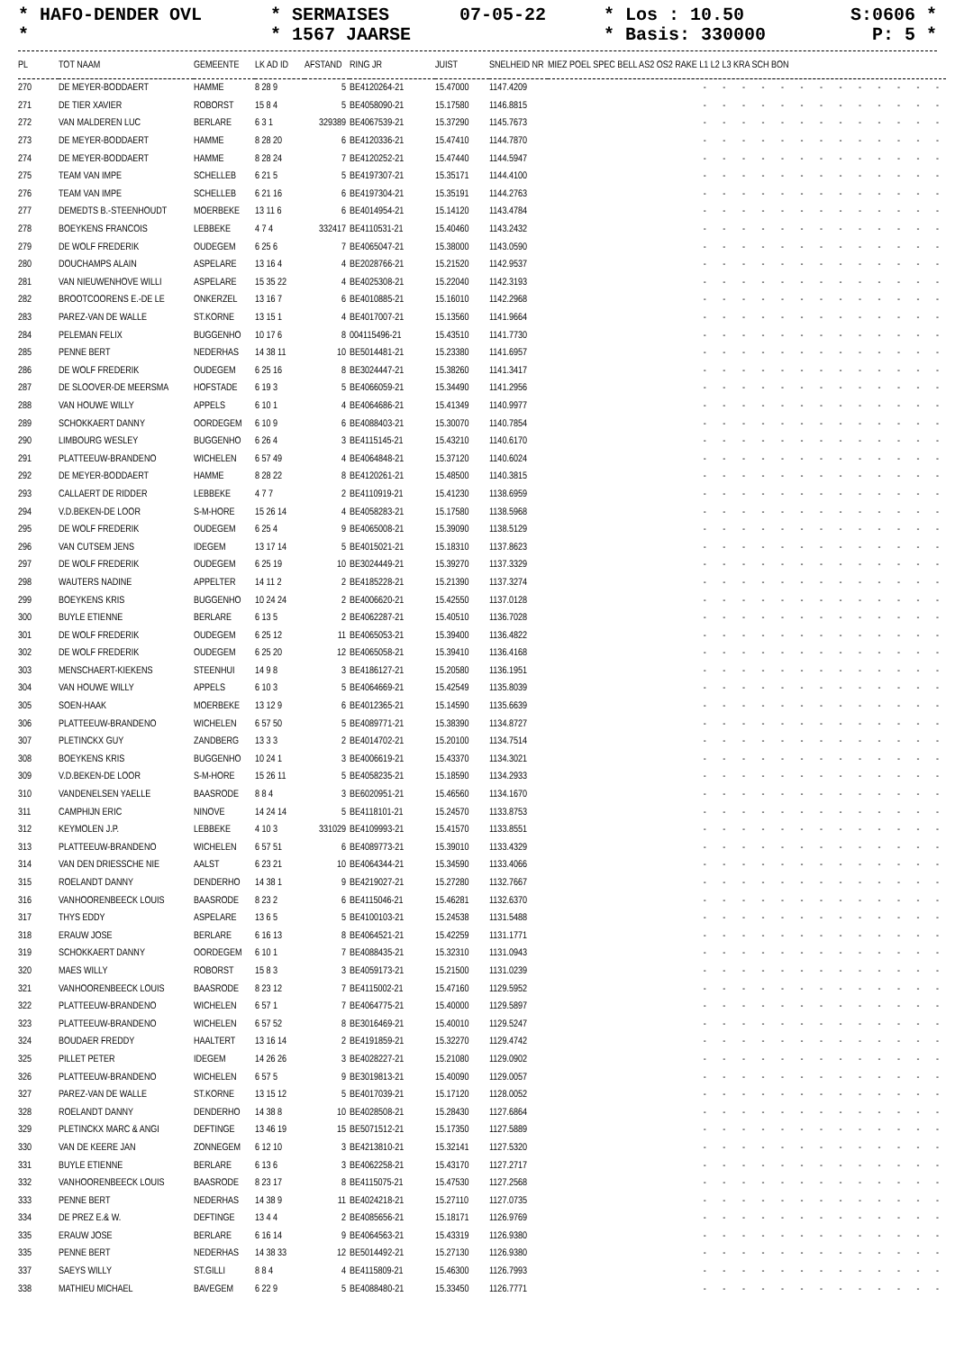* HAFO-DENDER OVL
*
* SERMAISES
* 1567 JAARSE
07-05-22
* Los : 10.50
* Basis: 330000
S:0606 *
P: 5 *
| PL | TOT NAAM | GEMEENTE | LK AD ID | AFSTAND | RING JR | JUIST | SNELHEID NR | MIEZ POEL SPEC BELL AS2 OS2 RAKE L1 L2 L3 KRA SCH BON |
| --- | --- | --- | --- | --- | --- | --- | --- | --- |
| 270 | DE MEYER-BODDAERT | HAMME | 8 28 9 | 5 | BE4120264-21 | 15.47000 | 1147.4209 | - - - - - - - - - - - - - |
| 271 | DE TIER XAVIER | ROBORST | 15 8 4 | 5 | BE4058090-21 | 15.17580 | 1146.8815 | - - - - - - - - - - - - - |
| 272 | VAN MALDEREN LUC | BERLARE | 6 3 1 | 329389 | BE4067539-21 | 15.37290 | 1145.7673 | - - - - - - - - - - - - - |
| 273 | DE MEYER-BODDAERT | HAMME | 8 28 20 | 6 | BE4120336-21 | 15.47410 | 1144.7870 | - - - - - - - - - - - - - |
| 274 | DE MEYER-BODDAERT | HAMME | 8 28 24 | 7 | BE4120252-21 | 15.47440 | 1144.5947 | - - - - - - - - - - - - - |
| 275 | TEAM VAN IMPE | SCHELLEB | 6 21 5 | 5 | BE4197307-21 | 15.35171 | 1144.4100 | - - - - - - - - - - - - - |
| 276 | TEAM VAN IMPE | SCHELLEB | 6 21 16 | 6 | BE4197304-21 | 15.35191 | 1144.2763 | - - - - - - - - - - - - - |
| 277 | DEMEDTS B.-STEENHOUDT | MOERBEKE | 13 11 6 | 6 | BE4014954-21 | 15.14120 | 1143.4784 | - - - - - - - - - - - - - |
| 278 | BOEYKENS FRANCOIS | LEBBEKE | 4 7 4 | 332417 | BE4110531-21 | 15.40460 | 1143.2432 | - - - - - - - - - - - - - |
| 279 | DE WOLF FREDERIK | OUDEGEM | 6 25 6 | 7 | BE4065047-21 | 15.38000 | 1143.0590 | - - - - - - - - - - - - - |
| 280 | DOUCHAMPS ALAIN | ASPELARE | 13 16 4 | 4 | BE2028766-21 | 15.21520 | 1142.9537 | - - - - - - - - - - - - - |
| 281 | VAN NIEUWENHOVE WILLI | ASPELARE | 15 35 22 | 4 | BE4025308-21 | 15.22040 | 1142.3193 | - - - - - - - - - - - - - |
| 282 | BROOTCOORENS E.-DE LE | ONKERZEL | 13 16 7 | 6 | BE4010885-21 | 15.16010 | 1142.2968 | - - - - - - - - - - - - - |
| 283 | PAREZ-VAN DE WALLE | ST.KORNE | 13 15 1 | 4 | BE4017007-21 | 15.13560 | 1141.9664 | - - - - - - - - - - - - - |
| 284 | PELEMAN FELIX | BUGGENHO | 10 17 6 | 8 | 004115496-21 | 15.43510 | 1141.7730 | - - - - - - - - - - - - - |
| 285 | PENNE BERT | NEDERHAS | 14 38 11 | 10 | BE5014481-21 | 15.23380 | 1141.6957 | - - - - - - - - - - - - - |
| 286 | DE WOLF FREDERIK | OUDEGEM | 6 25 16 | 8 | BE3024447-21 | 15.38260 | 1141.3417 | - - - - - - - - - - - - - |
| 287 | DE SLOOVER-DE MEERSMA | HOFSTADE | 6 19 3 | 5 | BE4066059-21 | 15.34490 | 1141.2956 | - - - - - - - - - - - - - |
| 288 | VAN HOUWE WILLY | APPELS | 6 10 1 | 4 | BE4064686-21 | 15.41349 | 1140.9977 | - - - - - - - - - - - - - |
| 289 | SCHOKKAERT DANNY | OORDEGEM | 6 10 9 | 6 | BE4088403-21 | 15.30070 | 1140.7854 | - - - - - - - - - - - - - |
| 290 | LIMBOURG WESLEY | BUGGENHO | 6 26 4 | 3 | BE4115145-21 | 15.43210 | 1140.6170 | - - - - - - - - - - - - - |
| 291 | PLATTEEUW-BRANDENO | WICHELEN | 6 57 49 | 4 | BE4064848-21 | 15.37120 | 1140.6024 | - - - - - - - - - - - - - |
| 292 | DE MEYER-BODDAERT | HAMME | 8 28 22 | 8 | BE4120261-21 | 15.48500 | 1140.3815 | - - - - - - - - - - - - - |
| 293 | CALLAERT DE RIDDER | LEBBEKE | 4 7 7 | 2 | BE4110919-21 | 15.41230 | 1138.6959 | - - - - - - - - - - - - - |
| 294 | V.D.BEKEN-DE LOOR | S-M-HORE | 15 26 14 | 4 | BE4058283-21 | 15.17580 | 1138.5968 | - - - - - - - - - - - - - |
| 295 | DE WOLF FREDERIK | OUDEGEM | 6 25 4 | 9 | BE4065008-21 | 15.39090 | 1138.5129 | - - - - - - - - - - - - - |
| 296 | VAN CUTSEM JENS | IDEGEM | 13 17 14 | 5 | BE4015021-21 | 15.18310 | 1137.8623 | - - - - - - - - - - - - - |
| 297 | DE WOLF FREDERIK | OUDEGEM | 6 25 19 | 10 | BE3024449-21 | 15.39270 | 1137.3329 | - - - - - - - - - - - - - |
| 298 | WAUTERS NADINE | APPELTER | 14 11 2 | 2 | BE4185228-21 | 15.21390 | 1137.3274 | - - - - - - - - - - - - - |
| 299 | BOEYKENS KRIS | BUGGENHO | 10 24 24 | 2 | BE4006620-21 | 15.42550 | 1137.0128 | - - - - - - - - - - - - - |
| 300 | BUYLE ETIENNE | BERLARE | 6 13 5 | 2 | BE4062287-21 | 15.40510 | 1136.7028 | - - - - - - - - - - - - - |
| 301 | DE WOLF FREDERIK | OUDEGEM | 6 25 12 | 11 | BE4065053-21 | 15.39400 | 1136.4822 | - - - - - - - - - - - - - |
| 302 | DE WOLF FREDERIK | OUDEGEM | 6 25 20 | 12 | BE4065058-21 | 15.39410 | 1136.4168 | - - - - - - - - - - - - - |
| 303 | MENSCHAERT-KIEKENS | STEENHUI | 14 9 8 | 3 | BE4186127-21 | 15.20580 | 1136.1951 | - - - - - - - - - - - - - |
| 304 | VAN HOUWE WILLY | APPELS | 6 10 3 | 5 | BE4064669-21 | 15.42549 | 1135.8039 | - - - - - - - - - - - - - |
| 305 | SOEN-HAAK | MOERBEKE | 13 12 9 | 6 | BE4012365-21 | 15.14590 | 1135.6639 | - - - - - - - - - - - - - |
| 306 | PLATTEEUW-BRANDENO | WICHELEN | 6 57 50 | 5 | BE4089771-21 | 15.38390 | 1134.8727 | - - - - - - - - - - - - - |
| 307 | PLETINCKX GUY | ZANDBERG | 13 3 3 | 2 | BE4014702-21 | 15.20100 | 1134.7514 | - - - - - - - - - - - - - |
| 308 | BOEYKENS KRIS | BUGGENHO | 10 24 1 | 3 | BE4006619-21 | 15.43370 | 1134.3021 | - - - - - - - - - - - - - |
| 309 | V.D.BEKEN-DE LOOR | S-M-HORE | 15 26 11 | 5 | BE4058235-21 | 15.18590 | 1134.2933 | - - - - - - - - - - - - - |
| 310 | VANDENELSEN YAELLE | BAASRODE | 8 8 4 | 3 | BE6020951-21 | 15.46560 | 1134.1670 | - - - - - - - - - - - - - |
| 311 | CAMPHIJN ERIC | NINOVE | 14 24 14 | 5 | BE4118101-21 | 15.24570 | 1133.8753 | - - - - - - - - - - - - - |
| 312 | KEYMOLEN J.P. | LEBBEKE | 4 10 3 | 331029 | BE4109993-21 | 15.41570 | 1133.8551 | - - - - - - - - - - - - - |
| 313 | PLATTEEUW-BRANDENO | WICHELEN | 6 57 51 | 6 | BE4089773-21 | 15.39010 | 1133.4329 | - - - - - - - - - - - - - |
| 314 | VAN DEN DRIESSCHE NIE | AALST | 6 23 21 | 10 | BE4064344-21 | 15.34590 | 1133.4066 | - - - - - - - - - - - - - |
| 315 | ROELANDT DANNY | DENDERHO | 14 38 1 | 9 | BE4219027-21 | 15.27280 | 1132.7667 | - - - - - - - - - - - - - |
| 316 | VANHOORENBEECK LOUIS | BAASRODE | 8 23 2 | 6 | BE4115046-21 | 15.46281 | 1132.6370 | - - - - - - - - - - - - - |
| 317 | THYS EDDY | ASPELARE | 13 6 5 | 5 | BE4100103-21 | 15.24538 | 1131.5488 | - - - - - - - - - - - - - |
| 318 | ERAUW JOSE | BERLARE | 6 16 13 | 8 | BE4064521-21 | 15.42259 | 1131.1771 | - - - - - - - - - - - - - |
| 319 | SCHOKKAERT DANNY | OORDEGEM | 6 10 1 | 7 | BE4088435-21 | 15.32310 | 1131.0943 | - - - - - - - - - - - - - |
| 320 | MAES WILLY | ROBORST | 15 8 3 | 3 | BE4059173-21 | 15.21500 | 1131.0239 | - - - - - - - - - - - - - |
| 321 | VANHOORENBEECK LOUIS | BAASRODE | 8 23 12 | 7 | BE4115002-21 | 15.47160 | 1129.5952 | - - - - - - - - - - - - - |
| 322 | PLATTEEUW-BRANDENO | WICHELEN | 6 57 1 | 7 | BE4064775-21 | 15.40000 | 1129.5897 | - - - - - - - - - - - - - |
| 323 | PLATTEEUW-BRANDENO | WICHELEN | 6 57 52 | 8 | BE3016469-21 | 15.40010 | 1129.5247 | - - - - - - - - - - - - - |
| 324 | BOUDAER FREDDY | HAALTERT | 13 16 14 | 2 | BE4191859-21 | 15.32270 | 1129.4742 | - - - - - - - - - - - - - |
| 325 | PILLET PETER | IDEGEM | 14 26 26 | 3 | BE4028227-21 | 15.21080 | 1129.0902 | - - - - - - - - - - - - - |
| 326 | PLATTEEUW-BRANDENO | WICHELEN | 6 57 5 | 9 | BE3019813-21 | 15.40090 | 1129.0057 | - - - - - - - - - - - - - |
| 327 | PAREZ-VAN DE WALLE | ST.KORNE | 13 15 12 | 5 | BE4017039-21 | 15.17120 | 1128.0052 | - - - - - - - - - - - - - |
| 328 | ROELANDT DANNY | DENDERHO | 14 38 8 | 10 | BE4028508-21 | 15.28430 | 1127.6864 | - - - - - - - - - - - - - |
| 329 | PLETINCKX MARC & ANGI | DEFTINGE | 13 46 19 | 15 | BE5071512-21 | 15.17350 | 1127.5889 | - - - - - - - - - - - - - |
| 330 | VAN DE KEERE JAN | ZONNEGEM | 6 12 10 | 3 | BE4213810-21 | 15.32141 | 1127.5320 | - - - - - - - - - - - - - |
| 331 | BUYLE ETIENNE | BERLARE | 6 13 6 | 3 | BE4062258-21 | 15.43170 | 1127.2717 | - - - - - - - - - - - - - |
| 332 | VANHOORENBEECK LOUIS | BAASRODE | 8 23 17 | 8 | BE4115075-21 | 15.47530 | 1127.2568 | - - - - - - - - - - - - - |
| 333 | PENNE BERT | NEDERHAS | 14 38 9 | 11 | BE4024218-21 | 15.27110 | 1127.0735 | - - - - - - - - - - - - - |
| 334 | DE PREZ E.& W. | DEFTINGE | 13 4 4 | 2 | BE4085656-21 | 15.18171 | 1126.9769 | - - - - - - - - - - - - - |
| 335 | ERAUW JOSE | BERLARE | 6 16 14 | 9 | BE4064563-21 | 15.43319 | 1126.9380 | - - - - - - - - - - - - - |
| 335 | PENNE BERT | NEDERHAS | 14 38 33 | 12 | BE5014492-21 | 15.27130 | 1126.9380 | - - - - - - - - - - - - - |
| 337 | SAEYS WILLY | ST.GILLI | 8 8 4 | 4 | BE4115809-21 | 15.46300 | 1126.7993 | - - - - - - - - - - - - - |
| 338 | MATHIEU MICHAEL | BAVEGEM | 6 22 9 | 5 | BE4088480-21 | 15.33450 | 1126.7771 | - - - - - - - - - - - - - |